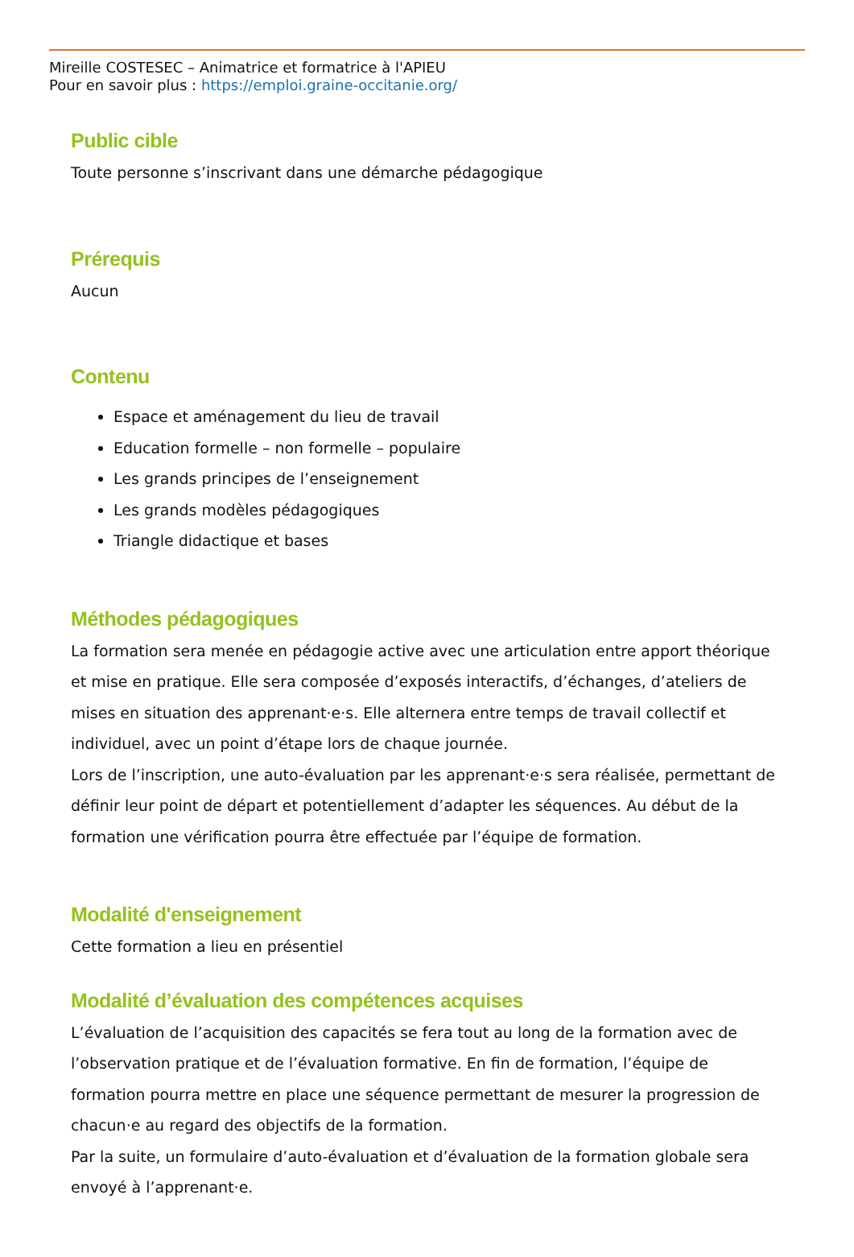Mireille COSTESEC – Animatrice et formatrice à l'APIEU
Pour en savoir plus : https://emploi.graine-occitanie.org/
Public cible
Toute personne s’inscrivant dans une démarche pédagogique
Prérequis
Aucun
Contenu
Espace et aménagement du lieu de travail
Education formelle – non formelle – populaire
Les grands principes de l’enseignement
Les grands modèles pédagogiques
Triangle didactique et bases
Méthodes pédagogiques
La formation sera menée en pédagogie active avec une articulation entre apport théorique et mise en pratique. Elle sera composée d’exposés interactifs, d’échanges, d’ateliers de mises en situation des apprenant·e·s. Elle alternera entre temps de travail collectif et individuel, avec un point d’étape lors de chaque journée.
Lors de l’inscription, une auto-évaluation par les apprenant·e·s sera réalisée, permettant de définir leur point de départ et potentiellement d’adapter les séquences. Au début de la formation une vérification pourra être effectuée par l’équipe de formation.
Modalité d'enseignement
Cette formation a lieu en présentiel
Modalité d’évaluation des compétences acquises
L’évaluation de l’acquisition des capacités se fera tout au long de la formation avec de l’observation pratique et de l’évaluation formative. En fin de formation, l’équipe de formation pourra mettre en place une séquence permettant de mesurer la progression de chacun·e au regard des objectifs de la formation.
Par la suite, un formulaire d’auto-évaluation et d’évaluation de la formation globale sera envoyé à l’apprenant·e.